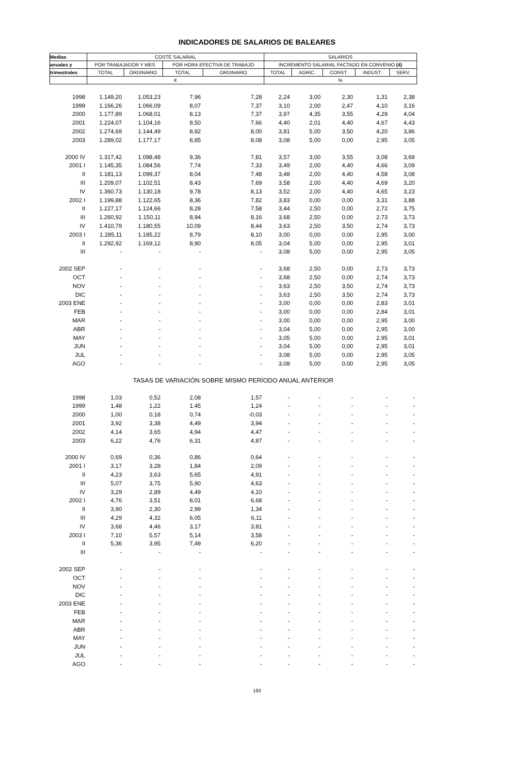INDICADORES DE SALARIOS DE BALEARES
| Medias | COSTE SALARIAL | | | | SALARIOS | | | | |
| --- | --- | --- | --- | --- | --- | --- | --- | --- | --- |
| anuales y | POR TRABAJADOR Y MES | | POR HORA EFECTIVA DE TRABAJO | | INCREMENTO SALARIAL PACTADO EN CONVENIO (4) | | | | |
| trimestrales | TOTAL | ORDINARIO | TOTAL | ORDINARIO | TOTAL | AGRIC. | CONST. | INDUST. | SERV. |
| | € | | | | % | | | | |
| 1998 | 1.149,20 | 1.053,23 | 7,96 | 7,28 | 2,24 | 3,00 | 2,30 | 1,31 | 2,38 |
| 1999 | 1.166,26 | 1.066,09 | 8,07 | 7,37 | 3,10 | 2,00 | 2,47 | 4,10 | 3,16 |
| 2000 | 1.177,89 | 1.068,01 | 8,13 | 7,37 | 3,97 | 4,35 | 3,55 | 4,29 | 4,04 |
| 2001 | 1.224,07 | 1.104,16 | 8,50 | 7,66 | 4,40 | 2,01 | 4,40 | 4,67 | 4,43 |
| 2002 | 1.274,69 | 1.144,49 | 8,92 | 8,00 | 3,81 | 5,00 | 3,50 | 4,20 | 3,86 |
| 2003 | 1.289,02 | 1.177,17 | 8,85 | 8,08 | 3,08 | 5,00 | 0,00 | 2,95 | 3,05 |
| 2000 IV | 1.317,42 | 1.098,48 | 9,36 | 7,81 | 3,57 | 3,00 | 3,55 | 3,08 | 3,69 |
| 2001 I | 1.145,35 | 1.084,56 | 7,74 | 7,33 | 3,49 | 2,00 | 4,40 | 4,66 | 3,09 |
| II | 1.181,13 | 1.099,37 | 8,04 | 7,48 | 3,48 | 2,00 | 4,40 | 4,58 | 3,08 |
| III | 1.209,07 | 1.102,51 | 8,43 | 7,69 | 3,58 | 2,00 | 4,40 | 4,69 | 3,20 |
| IV | 1.360,73 | 1.130,18 | 9,78 | 8,13 | 3,52 | 2,00 | 4,40 | 4,65 | 3,23 |
| 2002 I | 1.199,88 | 1.122,65 | 8,36 | 7,82 | 3,83 | 0,00 | 0,00 | 3,31 | 3,88 |
| II | 1.227,17 | 1.124,66 | 8,28 | 7,58 | 3,44 | 2,50 | 0,00 | 2,72 | 3,75 |
| III | 1.260,92 | 1.150,11 | 8,94 | 8,16 | 3,68 | 2,50 | 0,00 | 2,73 | 3,73 |
| IV | 1.410,79 | 1.180,55 | 10,09 | 8,44 | 3,63 | 2,50 | 3,50 | 2,74 | 3,73 |
| 2003 I | 1.285,11 | 1.185,22 | 8,79 | 8,10 | 3,00 | 0,00 | 0,00 | 2,95 | 3,00 |
| II | 1.292,92 | 1.169,12 | 8,90 | 8,05 | 3,04 | 5,00 | 0,00 | 2,95 | 3,01 |
| III | - | - | - | - | 3,08 | 5,00 | 0,00 | 2,95 | 3,05 |
| 2002 SEP | - | - | - | - | 3,68 | 2,50 | 0,00 | 2,73 | 3,73 |
| OCT | - | - | - | - | 3,68 | 2,50 | 0,00 | 2,74 | 3,73 |
| NOV | - | - | - | - | 3,63 | 2,50 | 3,50 | 2,74 | 3,73 |
| DIC | - | - | - | - | 3,63 | 2,50 | 3,50 | 2,74 | 3,73 |
| 2003 ENE | - | - | - | - | 3,00 | 0,00 | 0,00 | 2,83 | 3,01 |
| FEB | - | - | - | - | 3,00 | 0,00 | 0,00 | 2,84 | 3,01 |
| MAR | - | - | - | - | 3,00 | 0,00 | 0,00 | 2,95 | 3,00 |
| ABR | - | - | - | - | 3,04 | 5,00 | 0,00 | 2,95 | 3,00 |
| MAY | - | - | - | - | 3,05 | 5,00 | 0,00 | 2,95 | 3,01 |
| JUN | - | - | - | - | 3,04 | 5,00 | 0,00 | 2,95 | 3,01 |
| JUL | - | - | - | - | 3,08 | 5,00 | 0,00 | 2,95 | 3,05 |
| AGO | - | - | - | - | 3,08 | 5,00 | 0,00 | 2,95 | 3,05 |
| TASAS DE VARIACIÓN SOBRE MISMO PERÍODO ANUAL ANTERIOR | | | | | | | | | |
| 1998 | 1,03 | 0,52 | 2,08 | 1,57 | - | - | - | - | - |
| 1999 | 1,48 | 1,22 | 1,45 | 1,24 | - | - | - | - | - |
| 2000 | 1,00 | 0,18 | 0,74 | -0,03 | - | - | - | - | - |
| 2001 | 3,92 | 3,38 | 4,49 | 3,94 | - | - | - | - | - |
| 2002 | 4,14 | 3,65 | 4,94 | 4,47 | - | - | - | - | - |
| 2003 | 6,22 | 4,76 | 6,31 | 4,87 | - | - | - | - | - |
| 2000 IV | 0,69 | 0,36 | 0,86 | 0,64 | - | - | - | - | - |
| 2001 I | 3,17 | 3,28 | 1,84 | 2,09 | - | - | - | - | - |
| II | 4,23 | 3,63 | 5,65 | 4,91 | - | - | - | - | - |
| III | 5,07 | 3,75 | 5,90 | 4,63 | - | - | - | - | - |
| IV | 3,29 | 2,89 | 4,49 | 4,10 | - | - | - | - | - |
| 2002 I | 4,76 | 3,51 | 8,01 | 6,68 | - | - | - | - | - |
| II | 3,90 | 2,30 | 2,99 | 1,34 | - | - | - | - | - |
| III | 4,29 | 4,32 | 6,05 | 6,11 | - | - | - | - | - |
| IV | 3,68 | 4,46 | 3,17 | 3,81 | - | - | - | - | - |
| 2003 I | 7,10 | 5,57 | 5,14 | 3,58 | - | - | - | - | - |
| II | 5,36 | 3,95 | 7,49 | 6,20 | - | - | - | - | - |
| III | - | - | - | - | - | - | - | - | - |
| 2002 SEP | - | - | - | - | - | - | - | - | - |
| OCT | - | - | - | - | - | - | - | - | - |
| NOV | - | - | - | - | - | - | - | - | - |
| DIC | - | - | - | - | - | - | - | - | - |
| 2003 ENE | - | - | - | - | - | - | - | - | - |
| FEB | - | - | - | - | - | - | - | - | - |
| MAR | - | - | - | - | - | - | - | - | - |
| ABR | - | - | - | - | - | - | - | - | - |
| MAY | - | - | - | - | - | - | - | - | - |
| JUN | - | - | - | - | - | - | - | - | - |
| JUL | - | - | - | - | - | - | - | - | - |
| AGO | - | - | - | - | - | - | - | - | - |
193